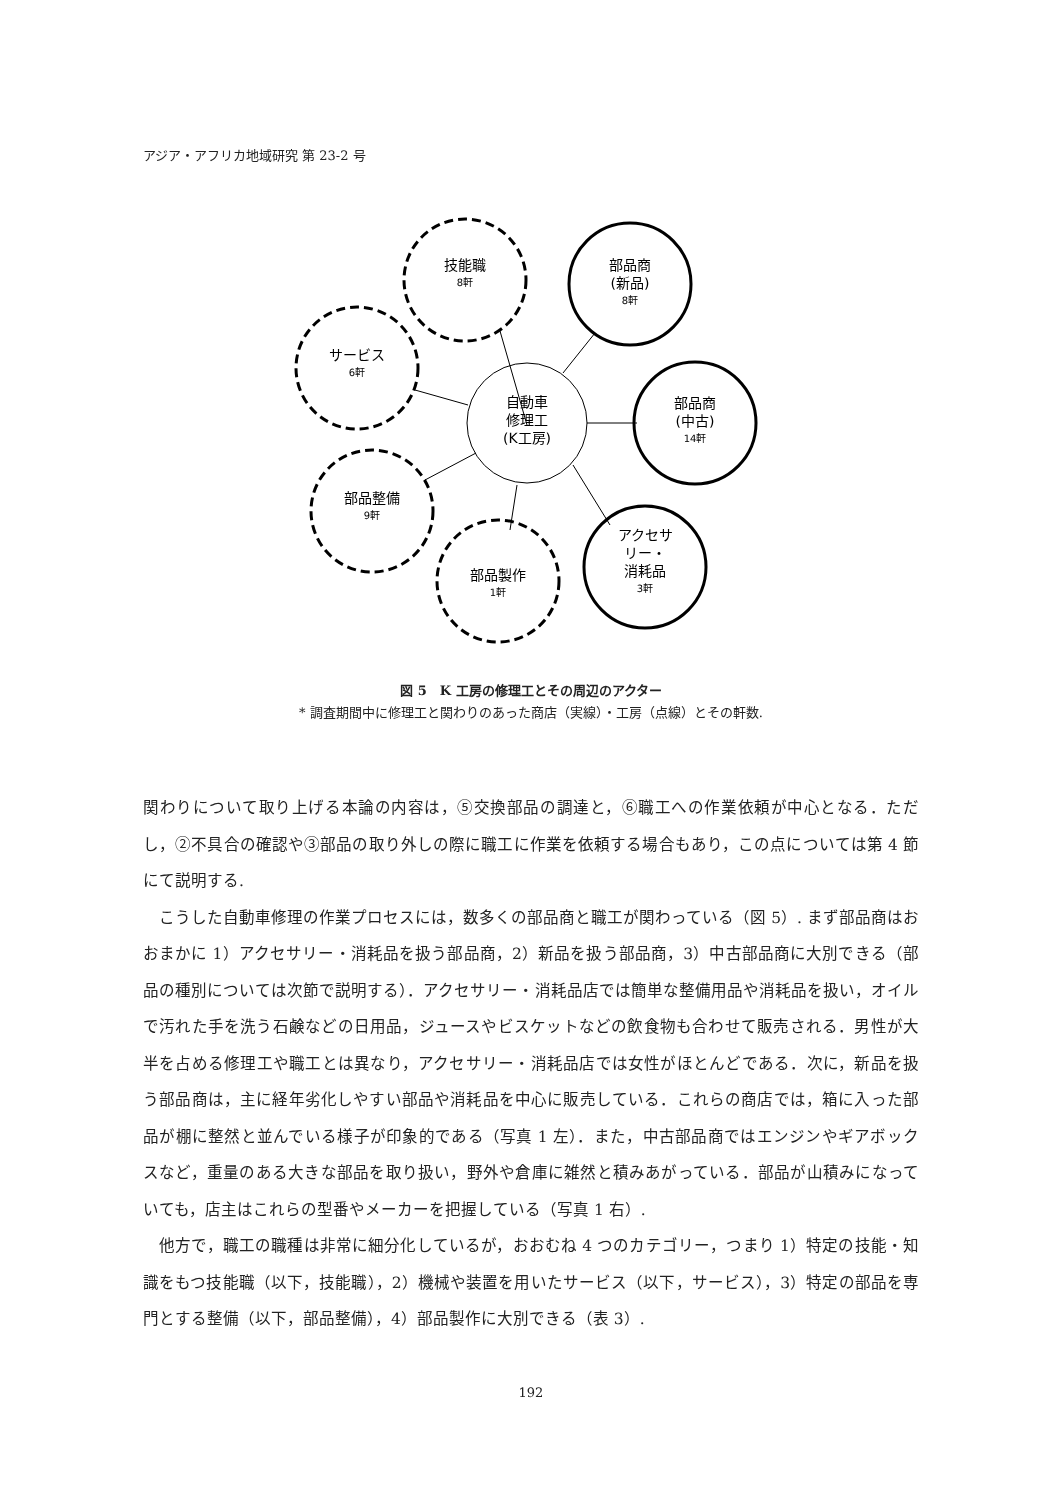アジア・アフリカ地域研究 第 23-2 号
自動車
修理工
(K工房)
技能職
8軒
部品商
(新品)
8軒
サービス
6軒
部品商
(中古)
14軒
部品整備
9軒
アクセサ
リー・
消耗品
3軒
部品製作
1軒
図 5　K 工房の修理工とその周辺のアクター
* 調査期間中に修理工と関わりのあった商店（実線）・工房（点線）とその軒数.
関わりについて取り上げる本論の内容は，⑤交換部品の調達と，⑥職工への作業依頼が中心となる．ただし，②不具合の確認や③部品の取り外しの際に職工に作業を依頼する場合もあり，この点については第 4 節にて説明する.
　こうした自動車修理の作業プロセスには，数多くの部品商と職工が関わっている（図 5）. まず部品商はおおまかに 1）アクセサリー・消耗品を扱う部品商，2）新品を扱う部品商，3）中古部品商に大別できる（部品の種別については次節で説明する）．アクセサリー・消耗品店では簡単な整備用品や消耗品を扱い，オイルで汚れた手を洗う石鹸などの日用品，ジュースやビスケットなどの飲食物も合わせて販売される．男性が大半を占める修理工や職工とは異なり，アクセサリー・消耗品店では女性がほとんどである．次に，新品を扱う部品商は，主に経年劣化しやすい部品や消耗品を中心に販売している．これらの商店では，箱に入った部品が棚に整然と並んでいる様子が印象的である（写真 1 左）．また，中古部品商ではエンジンやギアボックスなど，重量のある大きな部品を取り扱い，野外や倉庫に雑然と積みあがっている．部品が山積みになっていても，店主はこれらの型番やメーカーを把握している（写真 1 右）.
　他方で，職工の職種は非常に細分化しているが，おおむね 4 つのカテゴリー，つまり 1）特定の技能・知識をもつ技能職（以下，技能職），2）機械や装置を用いたサービス（以下，サービス），3）特定の部品を専門とする整備（以下，部品整備），4）部品製作に大別できる（表 3）.
192